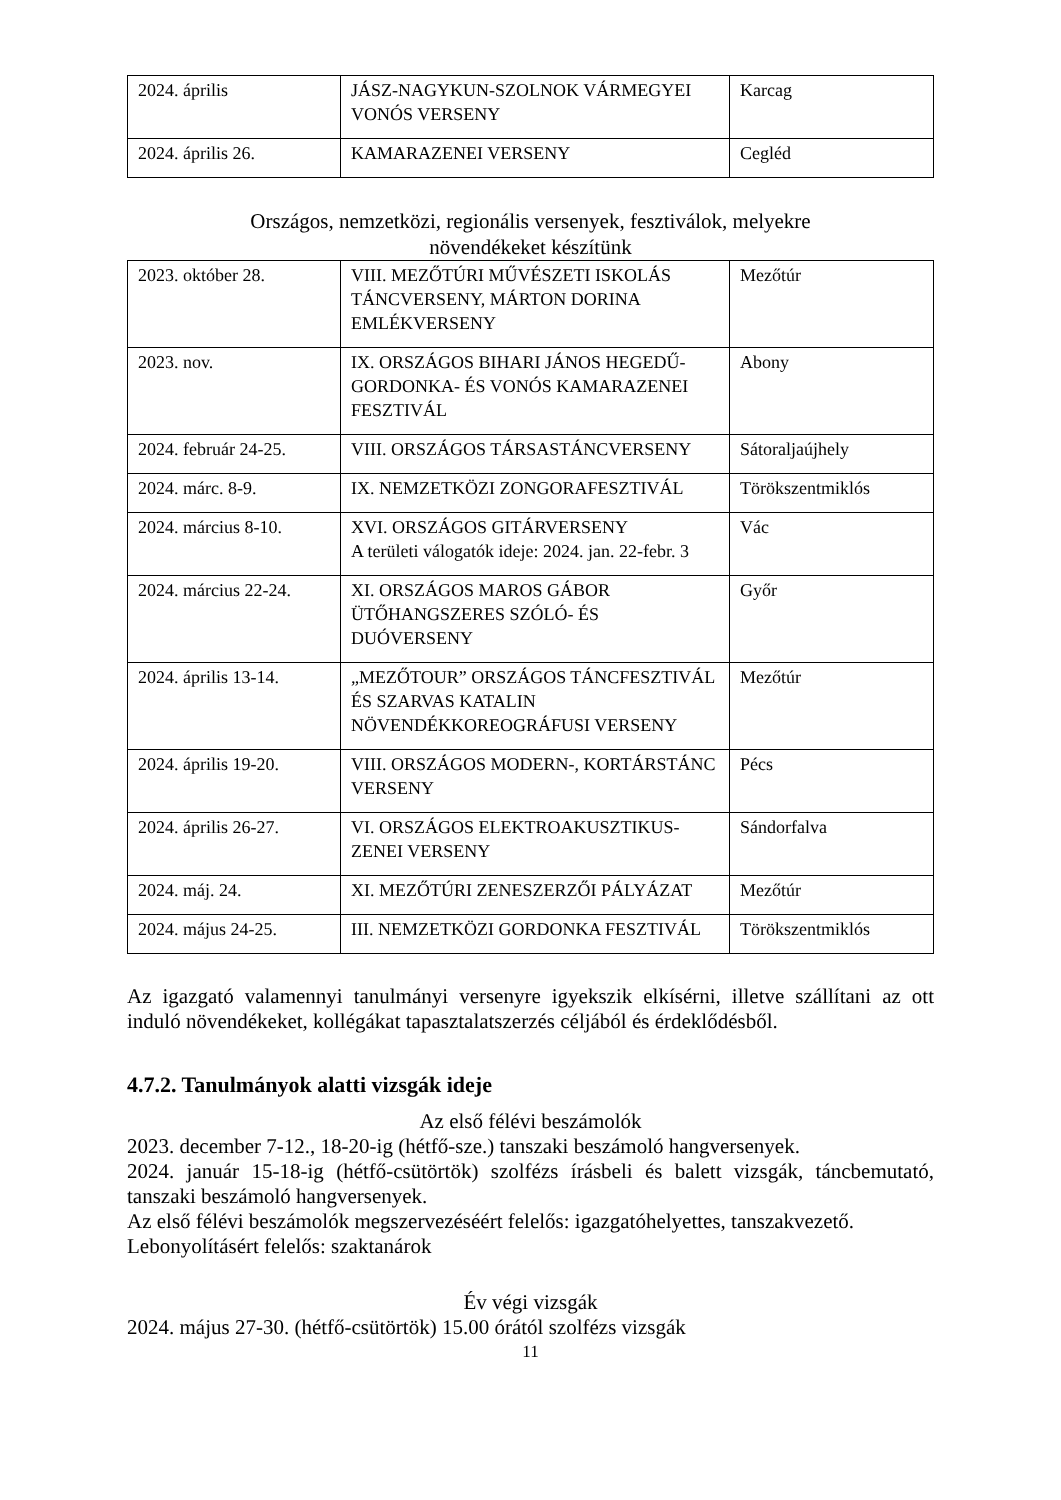| 2024. április | JÁSZ-NAGYKUN-SZOLNOK VÁRMEGYEI VONÓS VERSENY | Karcag |
| 2024. április 26. | KAMARAZENEI VERSENY | Cegléd |
Országos, nemzetközi, regionális versenyek, fesztiválok, melyekre
növendékeket készítünk
| 2023. október 28. | VIII. MEZŐTÚRI MŰVÉSZETI ISKOLÁS TÁNCVERSENY, MÁRTON DORINA EMLÉKVERSENY | Mezőtúr |
| 2023. nov. | IX. ORSZÁGOS BIHARI JÁNOS HEGEDŰ-GORDONKA- ÉS VONÓS KAMARAZENEI FESZTIVÁL | Abony |
| 2024. február 24-25. | VIII. ORSZÁGOS TÁRSASTÁNCVERSENY | Sátoraljaújhely |
| 2024. márc. 8-9. | IX. NEMZETKÖZI ZONGORAFESZTIVÁL | Törökszentmiklós |
| 2024. március 8-10. | XVI. ORSZÁGOS GITÁRVERSENY A területi válogatók ideje: 2024. jan. 22-febr. 3 | Vác |
| 2024. március 22-24. | XI. ORSZÁGOS MAROS GÁBOR ÜTŐHANGSZERES SZÓLÓ- ÉS DUÓVERSENY | Győr |
| 2024. április 13-14. | „MEZŐTOUR” ORSZÁGOS TÁNCFESZTIVÁL ÉS SZARVAS KATALIN NÖVENDÉKKOREOGRÁFUSI VERSENY | Mezőtúr |
| 2024. április 19-20. | VIII. ORSZÁGOS MODERN-, KORTÁRSTÁNC VERSENY | Pécs |
| 2024. április 26-27. | VI. ORSZÁGOS ELEKTROAKUSZTIKUS-ZENEI VERSENY | Sándorfalva |
| 2024. máj. 24. | XI. MEZŐTÚRI ZENESZERZŐI PÁLYÁZAT | Mezőtúr |
| 2024. május 24-25. | III. NEMZETKÖZI GORDONKA FESZTIVÁL | Törökszentmiklós |
Az igazgató valamennyi tanulmányi versenyre igyekszik elkísérni, illetve szállítani az ott induló növendékeket, kollégákat tapasztalatszerzés céljából és érdeklődésből.
4.7.2. Tanulmányok alatti vizsgák ideje
Az első félévi beszámolók
2023. december 7-12., 18-20-ig (hétfő-sze.) tanszaki beszámoló hangversenyek.
2024. január 15-18-ig (hétfő-csütörtök) szolfézs írásbeli és balett vizsgák, táncbemutató, tanszaki beszámoló hangversenyek.
Az első félévi beszámolók megszervezéséért felelős: igazgatóhelyettes, tanszakvezető.
Lebonyolításért felelős: szaktanárok
Év végi vizsgák
2024. május 27-30. (hétfő-csütörtök) 15.00 órától szolfézs vizsgák
11